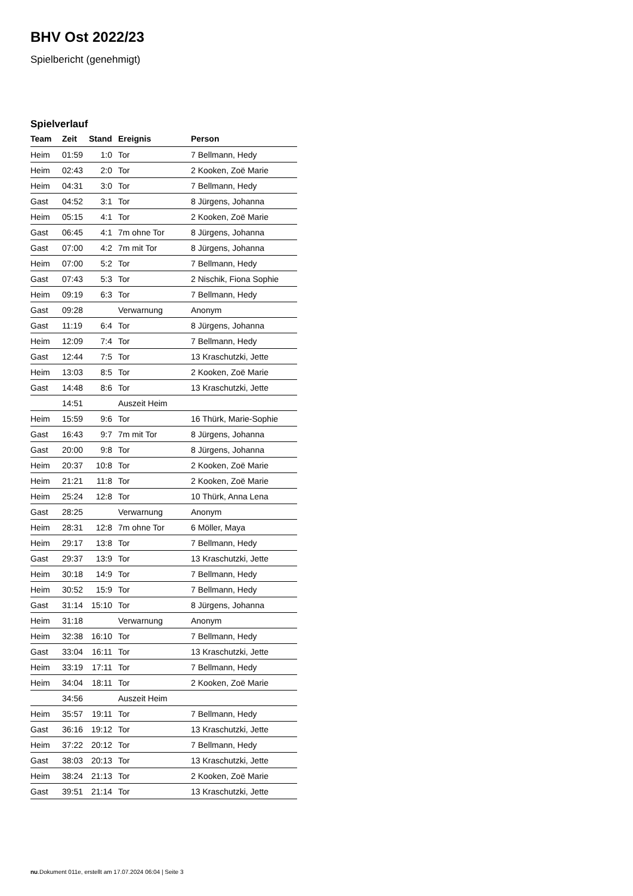BHV Ost 2022/23
Spielbericht (genehmigt)
Spielverlauf
| Team | Zeit | Stand | Ereignis | Person |
| --- | --- | --- | --- | --- |
| Heim | 01:59 | 1:0 | Tor | 7 Bellmann, Hedy |
| Heim | 02:43 | 2:0 | Tor | 2 Kooken, Zoë Marie |
| Heim | 04:31 | 3:0 | Tor | 7 Bellmann, Hedy |
| Gast | 04:52 | 3:1 | Tor | 8 Jürgens, Johanna |
| Heim | 05:15 | 4:1 | Tor | 2 Kooken, Zoë Marie |
| Gast | 06:45 | 4:1 | 7m ohne Tor | 8 Jürgens, Johanna |
| Gast | 07:00 | 4:2 | 7m mit Tor | 8 Jürgens, Johanna |
| Heim | 07:00 | 5:2 | Tor | 7 Bellmann, Hedy |
| Gast | 07:43 | 5:3 | Tor | 2 Nischik, Fiona Sophie |
| Heim | 09:19 | 6:3 | Tor | 7 Bellmann, Hedy |
| Gast | 09:28 | | Verwarnung | Anonym |
| Gast | 11:19 | 6:4 | Tor | 8 Jürgens, Johanna |
| Heim | 12:09 | 7:4 | Tor | 7 Bellmann, Hedy |
| Gast | 12:44 | 7:5 | Tor | 13 Kraschutzki, Jette |
| Heim | 13:03 | 8:5 | Tor | 2 Kooken, Zoë Marie |
| Gast | 14:48 | 8:6 | Tor | 13 Kraschutzki, Jette |
| | 14:51 | | Auszeit Heim | |
| Heim | 15:59 | 9:6 | Tor | 16 Thürk, Marie-Sophie |
| Gast | 16:43 | 9:7 | 7m mit Tor | 8 Jürgens, Johanna |
| Gast | 20:00 | 9:8 | Tor | 8 Jürgens, Johanna |
| Heim | 20:37 | 10:8 | Tor | 2 Kooken, Zoë Marie |
| Heim | 21:21 | 11:8 | Tor | 2 Kooken, Zoë Marie |
| Heim | 25:24 | 12:8 | Tor | 10 Thürk, Anna Lena |
| Gast | 28:25 | | Verwarnung | Anonym |
| Heim | 28:31 | 12:8 | 7m ohne Tor | 6 Möller, Maya |
| Heim | 29:17 | 13:8 | Tor | 7 Bellmann, Hedy |
| Gast | 29:37 | 13:9 | Tor | 13 Kraschutzki, Jette |
| Heim | 30:18 | 14:9 | Tor | 7 Bellmann, Hedy |
| Heim | 30:52 | 15:9 | Tor | 7 Bellmann, Hedy |
| Gast | 31:14 | 15:10 | Tor | 8 Jürgens, Johanna |
| Heim | 31:18 | | Verwarnung | Anonym |
| Heim | 32:38 | 16:10 | Tor | 7 Bellmann, Hedy |
| Gast | 33:04 | 16:11 | Tor | 13 Kraschutzki, Jette |
| Heim | 33:19 | 17:11 | Tor | 7 Bellmann, Hedy |
| Heim | 34:04 | 18:11 | Tor | 2 Kooken, Zoë Marie |
| | 34:56 | | Auszeit Heim | |
| Heim | 35:57 | 19:11 | Tor | 7 Bellmann, Hedy |
| Gast | 36:16 | 19:12 | Tor | 13 Kraschutzki, Jette |
| Heim | 37:22 | 20:12 | Tor | 7 Bellmann, Hedy |
| Gast | 38:03 | 20:13 | Tor | 13 Kraschutzki, Jette |
| Heim | 38:24 | 21:13 | Tor | 2 Kooken, Zoë Marie |
| Gast | 39:51 | 21:14 | Tor | 13 Kraschutzki, Jette |
nu.Dokument 011e, erstellt am 17.07.2024 06:04 | Seite 3